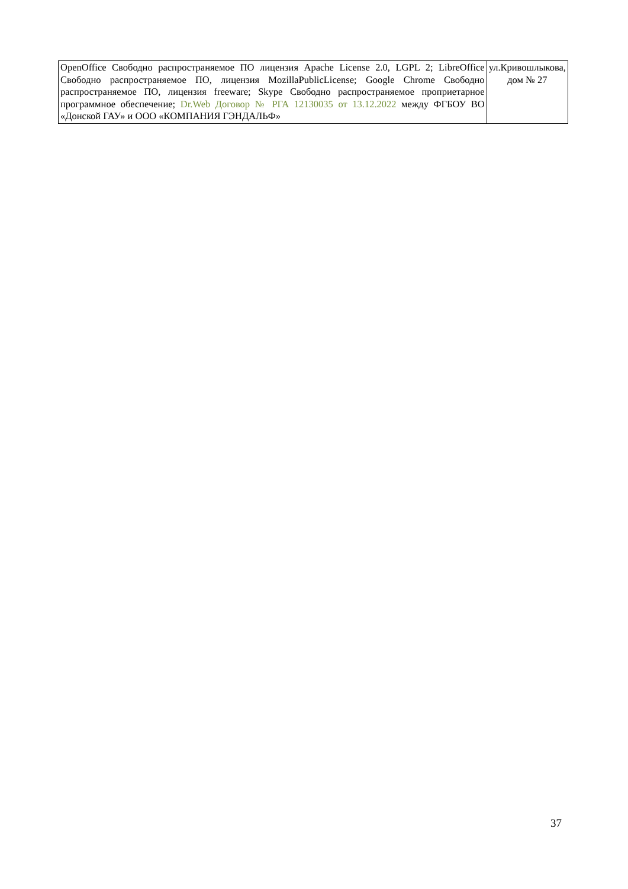| OpenOffice Свободно распространяемое ПО лицензия Apache License 2.0, LGPL 2; LibreOffice Свободно распространяемое ПО, лицензия MozillaPublicLicense; Google Chrome Свободно распространяемое ПО, лицензия freeware; Skype Свободно распространяемое проприетарное программное обеспечение; Dr.Web Договор № РГА 12130035 от 13.12.2022 между ФГБОУ ВО «Донской ГАУ» и ООО «КОМПАНИЯ ГЭНДАЛЬФ» | ул.Кривошлыкова, дом № 27 |
37